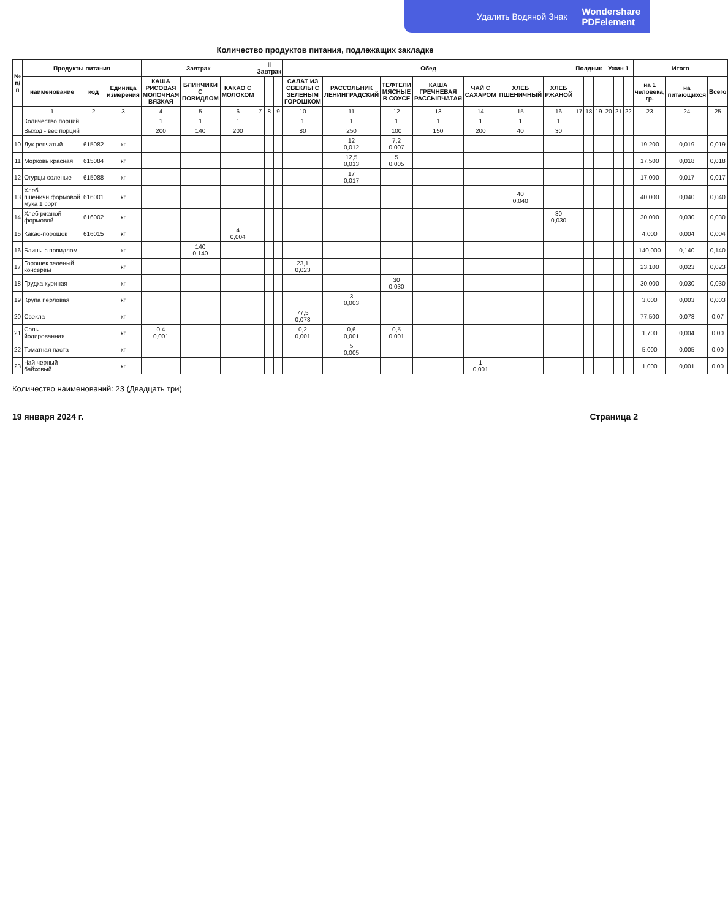Удалить Водяной Знак Wondershare
PDFelement
Количество продуктов питания, подлежащих закладке
| № п/п | Продукты питания | | | Завтрак | | | II Завтрак | | | Обед | | | | | | | Полдник | | | Ужин 1 | | | Итого | | |
| --- | --- | --- | --- | --- | --- | --- | --- | --- | --- | --- | --- | --- | --- | --- | --- | --- | --- | --- | --- | --- | --- | --- | --- | --- | --- |
| | наименование | код | Единица измерения | КАША РИСОВАЯ МОЛОЧНАЯ ВЯЗКАЯ | БЛИНЧИКИ С ПОВИДЛОМ | КАКАО С МОЛОКОМ | | | | САЛАТ ИЗ СВЕКЛЫ С ЗЕЛЕНЫМ ГОРОШКОМ | РАССОЛЬНИК ЛЕНИНГРАДСКИЙ | ТЕФТЕЛИ МЯСНЫЕ В СОУСЕ | КАША ГРЕЧНЕВАЯ РАССЫПЧАТАЯ | ЧАЙ С САХАРОМ | ХЛЕБ ПШЕНИЧНЫЙ | ХЛЕБ РЖАНОЙ | | | | | | | на 1 человека, гр. | на питающихся | Всего |
| | 1 | 2 | 3 | 4 | 5 | 6 | 7 | 8 | 9 | 10 | 11 | 12 | 13 | 14 | 15 | 16 | 17 | 18 | 19 | 20 | 21 | 22 | 23 | 24 | 25 |
| | Количество порций | | | 1 | 1 | 1 | | | | 1 | 1 | 1 | 1 | 1 | 1 | 1 | | | | | | | | | |
| | Выход - вес порций | | | 200 | 140 | 200 | | | | 80 | 250 | 100 | 150 | 200 | 40 | 30 | | | | | | | | | |
| 10 | Лук репчатый | 615082 | кг | | | | | | | | 12 0,012 | 7,2 0,007 | | | | | | | | | | | 19,200 | 0,019 | 0,019 |
| 11 | Морковь красная | 615084 | кг | | | | | | | | 12,5 0,013 | 5 0,005 | | | | | | | | | | | 17,500 | 0,018 | 0,018 |
| 12 | Огурцы соленые | 615088 | кг | | | | | | | | 17 0,017 | | | | | | | | | | | | 17,000 | 0,017 | 0,017 |
| 13 | Хлеб пшеничн.формовой мука 1 сорт | 616001 | кг | | | | | | | | | | | | 40 0,040 | | | | | | | | 40,000 | 0,040 | 0,040 |
| 14 | Хлеб ржаной формовой | 616002 | кг | | | | | | | | | | | | | 30 0,030 | | | | | | | 30,000 | 0,030 | 0,030 |
| 15 | Какао-порошок | 616015 | кг | | | 4 0,004 | | | | | | | | | | | | | | | | | 4,000 | 0,004 | 0,004 |
| 16 | Блины с повидлом | | кг | | 140 0,140 | | | | | | | | | | | | | | | | | | 140,000 | 0,140 | 0,140 |
| 17 | Горошек зеленый консервы | | кг | | | | | | | 23,1 0,023 | | | | | | | | | | | | | 23,100 | 0,023 | 0,023 |
| 18 | Грудка куриная | | кг | | | | | | | | | 30 0,030 | | | | | | | | | | | 30,000 | 0,030 | 0,030 |
| 19 | Крупа перловая | | кг | | | | | | | | 3 0,003 | | | | | | | | | | | | 3,000 | 0,003 | 0,003 |
| 20 | Свекла | | кг | | | | | | | 77,5 0,078 | | | | | | | | | | | | | 77,500 | 0,078 | 0,07 |
| 21 | Соль йодированная | | кг | 0,4 0,001 | | | | | | 0,2 0,001 | 0,6 0,001 | 0,5 0,001 | | | | | | | | | | | 1,700 | 0,004 | 0,00 |
| 22 | Томатная паста | | кг | | | | | | | | 5 0,005 | | | | | | | | | | | | 5,000 | 0,005 | 0,00 |
| 23 | Чай черный байховый | | кг | | | | | | | | | | | 1 0,001 | | | | | | | | | 1,000 | 0,001 | 0,00 |
Количество наименований: 23 (Двадцать три)
19 января 2024 г. Страница 2